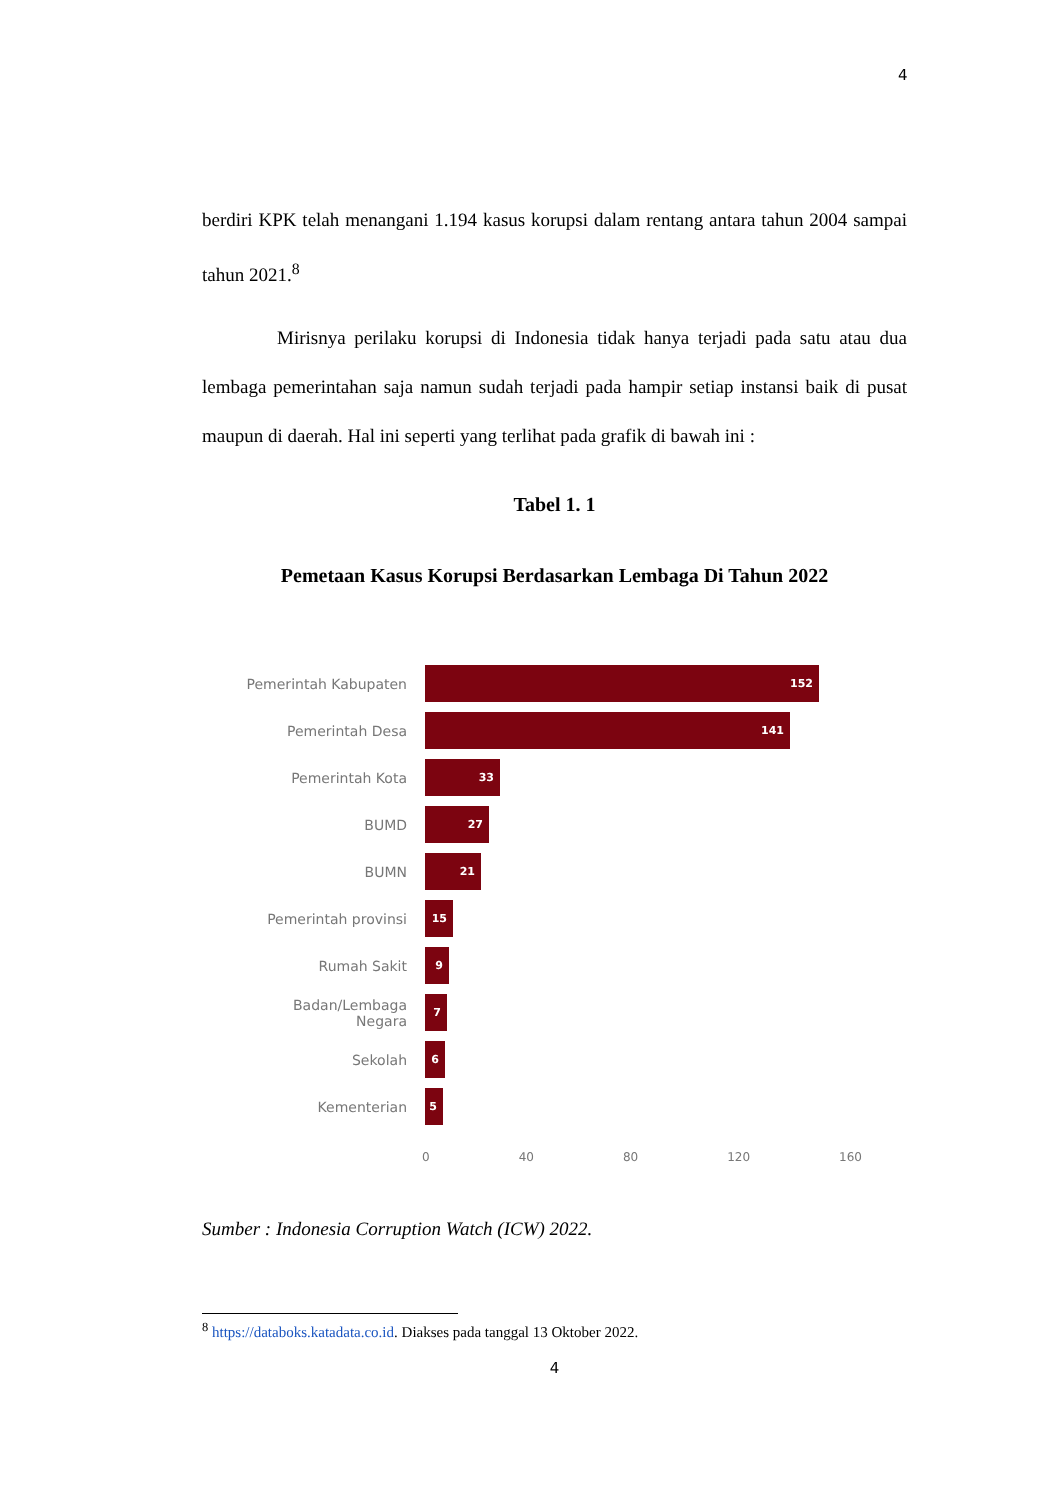4
berdiri KPK telah menangani 1.194 kasus korupsi dalam rentang antara tahun 2004 sampai tahun 2021.<sup>8</sup>
Mirisnya perilaku korupsi di Indonesia tidak hanya terjadi pada satu atau dua lembaga pemerintahan saja namun sudah terjadi pada hampir setiap instansi baik di pusat maupun di daerah. Hal ini seperti yang terlihat pada grafik di bawah ini :
Tabel 1. 1
Pemetaan Kasus Korupsi Berdasarkan Lembaga Di Tahun 2022
Pemerintah Kabupaten
152
Pemerintah Desa
141
Pemerintah Kota
33
BUMD
27
BUMN
21
Pemerintah provinsi
15
Rumah Sakit
9
Badan/Lembaga Negara
7
Sekolah
6
Kementerian
5
0 40 80 120 160
Sumber : Indonesia Corruption Watch (ICW) 2022.
<sup>8</sup> https://databoks.katadata.co.id. Diakses pada tanggal 13 Oktober 2022.
4